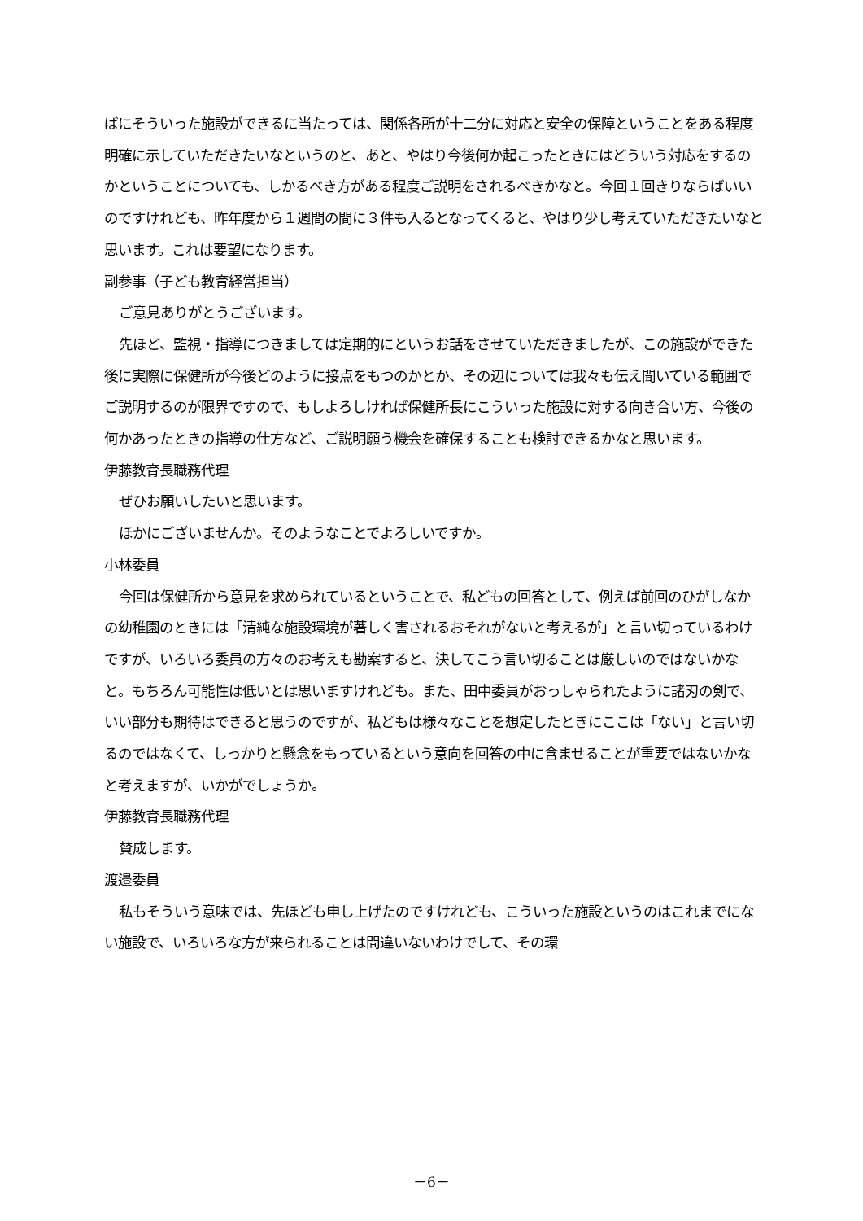ばにそういった施設ができるに当たっては、関係各所が十二分に対応と安全の保障ということをある程度明確に示していただきたいなというのと、あと、やはり今後何か起こったときにはどういう対応をするのかということについても、しかるべき方がある程度ご説明をされるべきかなと。今回１回きりならばいいのですけれども、昨年度から１週間の間に３件も入るとなってくると、やはり少し考えていただきたいなと思います。これは要望になります。
副参事（子ども教育経営担当）
ご意見ありがとうございます。
先ほど、監視・指導につきましては定期的にというお話をさせていただきましたが、この施設ができた後に実際に保健所が今後どのように接点をもつのかとか、その辺については我々も伝え聞いている範囲でご説明するのが限界ですので、もしよろしければ保健所長にこういった施設に対する向き合い方、今後の何かあったときの指導の仕方など、ご説明願う機会を確保することも検討できるかなと思います。
伊藤教育長職務代理
ぜひお願いしたいと思います。
ほかにございませんか。そのようなことでよろしいですか。
小林委員
今回は保健所から意見を求められているということで、私どもの回答として、例えば前回のひがしなかの幼稚園のときには「清純な施設環境が著しく害されるおそれがないと考えるが」と言い切っているわけですが、いろいろ委員の方々のお考えも勘案すると、決してこう言い切ることは厳しいのではないかなと。もちろん可能性は低いとは思いますけれども。また、田中委員がおっしゃられたように諸刃の剣で、いい部分も期待はできると思うのですが、私どもは様々なことを想定したときにここは「ない」と言い切るのではなくて、しっかりと懸念をもっているという意向を回答の中に含ませることが重要ではないかなと考えますが、いかがでしょうか。
伊藤教育長職務代理
賛成します。
渡邉委員
私もそういう意味では、先ほども申し上げたのですけれども、こういった施設というのはこれまでにない施設で、いろいろな方が来られることは間違いないわけでして、その環
－6－